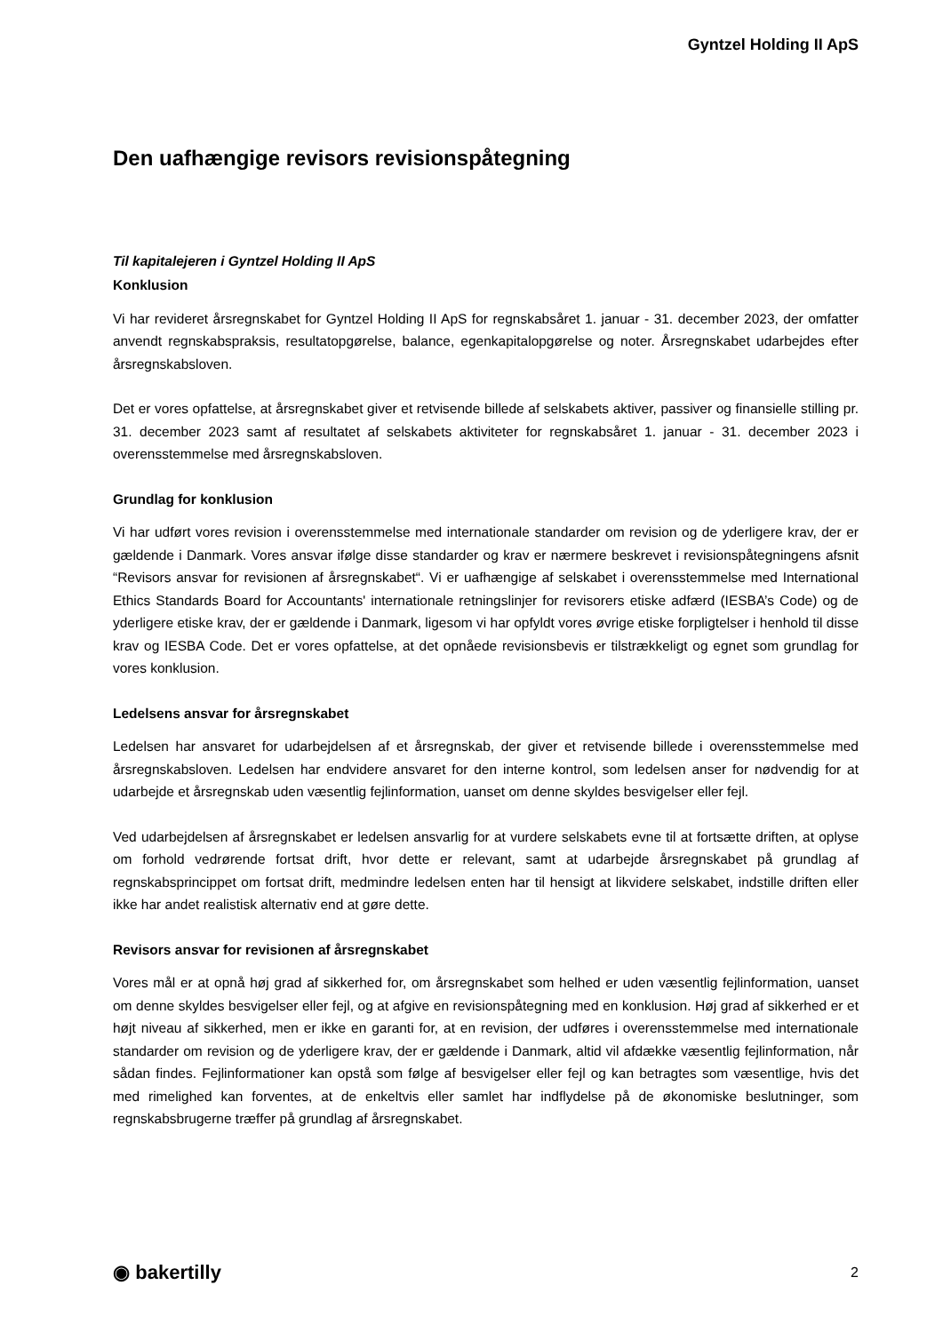Gyntzel Holding II ApS
Den uafhængige revisors revisionspåtegning
Til kapitalejeren i Gyntzel Holding II ApS
Konklusion
Vi har revideret årsregnskabet for Gyntzel Holding II ApS for regnskabsåret 1. januar - 31. december 2023, der omfatter anvendt regnskabspraksis, resultatopgørelse, balance, egenkapitalopgørelse og noter. Årsregnskabet udarbejdes efter årsregnskabsloven.
Det er vores opfattelse, at årsregnskabet giver et retvisende billede af selskabets aktiver, passiver og finansielle stilling pr. 31. december 2023 samt af resultatet af selskabets aktiviteter for regnskabsåret 1. januar - 31. december 2023 i overensstemmelse med årsregnskabsloven.
Grundlag for konklusion
Vi har udført vores revision i overensstemmelse med internationale standarder om revision og de yderligere krav, der er gældende i Danmark. Vores ansvar ifølge disse standarder og krav er nærmere beskrevet i revisionspåtegningens afsnit “Revisors ansvar for revisionen af årsregnskabet“. Vi er uafhængige af selskabet i overensstemmelse med International Ethics Standards Board for Accountants' internationale retningslinjer for revisorers etiske adfærd (IESBA’s Code) og de yderligere etiske krav, der er gældende i Danmark, ligesom vi har opfyldt vores øvrige etiske forpligtelser i henhold til disse krav og IESBA Code. Det er vores opfattelse, at det opnåede revisionsbevis er tilstrækkeligt og egnet som grundlag for vores konklusion.
Ledelsens ansvar for årsregnskabet
Ledelsen har ansvaret for udarbejdelsen af et årsregnskab, der giver et retvisende billede i overensstemmelse med årsregnskabsloven. Ledelsen har endvidere ansvaret for den interne kontrol, som ledelsen anser for nødvendig for at udarbejde et årsregnskab uden væsentlig fejlinformation, uanset om denne skyldes besvigelser eller fejl.
Ved udarbejdelsen af årsregnskabet er ledelsen ansvarlig for at vurdere selskabets evne til at fortsætte driften, at oplyse om forhold vedrørende fortsat drift, hvor dette er relevant, samt at udarbejde årsregnskabet på grundlag af regnskabsprincippet om fortsat drift, medmindre ledelsen enten har til hensigt at likvidere selskabet, indstille driften eller ikke har andet realistisk alternativ end at gøre dette.
Revisors ansvar for revisionen af årsregnskabet
Vores mål er at opnå høj grad af sikkerhed for, om årsregnskabet som helhed er uden væsentlig fejlinformation, uanset om denne skyldes besvigelser eller fejl, og at afgive en revisionspåtegning med en konklusion. Høj grad af sikkerhed er et højt niveau af sikkerhed, men er ikke en garanti for, at en revision, der udføres i overensstemmelse med internationale standarder om revision og de yderligere krav, der er gældende i Danmark, altid vil afdække væsentlig fejlinformation, når sådan findes. Fejlinformationer kan opstå som følge af besvigelser eller fejl og kan betragtes som væsentlige, hvis det med rimelighed kan forventes, at de enkeltvis eller samlet har indflydelse på de økonomiske beslutninger, som regnskabsbrugerne træffer på grundlag af årsregnskabet.
◉ bakertilly 2